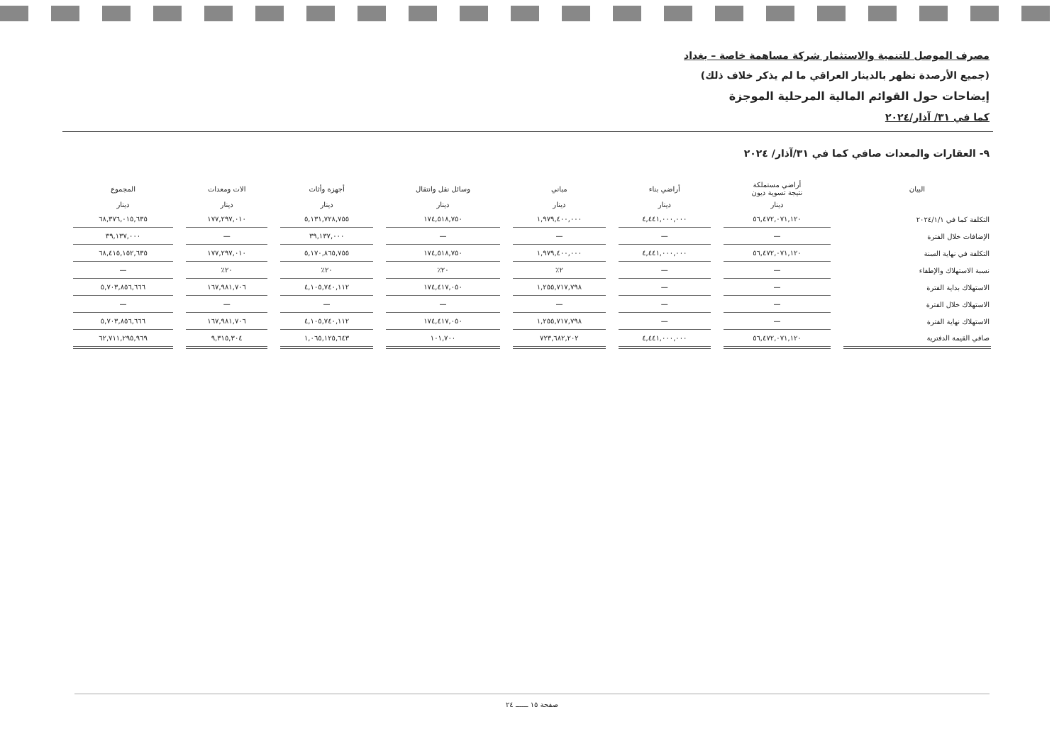مصرف الموصل للتنمية والاستثمار شركة مساهمة خاصة – بغداد
(جميع الأرصدة تظهر بالدينار العراقي ما لم يذكر خلاف ذلك)
إيضاحات حول القوائم المالية المرحلية الموجزة
كما في ٣١/ آذار/٢٠٢٤
٩- العقارات والمعدات صافي كما في ٣١/آذار/ ٢٠٢٤
| البيان | أراضي مستملكة نتيجة تسوية ديون | أراضي بناء | مباني | وسائل نقل وانتقال | أجهزة وأثاث | الات ومعدات | المجموع |
| --- | --- | --- | --- | --- | --- | --- | --- |
| | دينار | دينار | دينار | دينار | دينار | دينار | دينار |
| التكلفة كما في ٢٠٢٤/١/١ | ٥٦,٤٧٢,٠٧١,١٢٠ | ٤,٤٤١,٠٠٠,٠٠٠ | ١,٩٧٩,٤٠٠,٠٠٠ | ١٧٤,٥١٨,٧٥٠ | ٥,١٣١,٧٢٨,٧٥٥ | ١٧٧,٢٩٧,٠١٠ | ٦٨,٣٧٦,٠١٥,٦٣٥ |
| الإضافات خلال الفترة | — | — | — | — | ٣٩,١٣٧,٠٠٠ | — | ٣٩,١٣٧,٠٠٠ |
| التكلفة في نهاية السنة | ٥٦,٤٧٢,٠٧١,١٢٠ | ٤,٤٤١,٠٠٠,٠٠٠ | ١,٩٧٩,٤٠٠,٠٠٠ | ١٧٤,٥١٨,٧٥٠ | ٥,١٧٠,٨٦٥,٧٥٥ | ١٧٧,٢٩٧,٠١٠ | ٦٨,٤١٥,١٥٢,٦٣٥ |
| نسبة الاستهلاك والإطفاء | — | — | ٢٪ | ٢٠٪ | ٢٠٪ | ٢٠٪ | — |
| الاستهلاك بداية الفترة | — | — | ١,٢٥٥,٧١٧,٧٩٨ | ١٧٤,٤١٧,٠٥٠ | ٤,١٠٥,٧٤٠,١١٢ | ١٦٧,٩٨١,٧٠٦ | ٥,٧٠٣,٨٥٦,٦٦٦ |
| الاستهلاك خلال الفترة | — | — | — | — | — | — | — |
| الاستهلاك نهاية الفترة | — | — | ١,٢٥٥,٧١٧,٧٩٨ | ١٧٤,٤١٧,٠٥٠ | ٤,١٠٥,٧٤٠,١١٢ | ١٦٧,٩٨١,٧٠٦ | ٥,٧٠٣,٨٥٦,٦٦٦ |
| صافي القيمة الدفترية | ٥٦,٤٧٢,٠٧١,١٢٠ | ٤,٤٤١,٠٠٠,٠٠٠ | ٧٢٣,٦٨٢,٢٠٢ | ١٠١,٧٠٠ | ١,٠٦٥,١٢٥,٦٤٣ | ٩,٣١٥,٣٠٤ | ٦٢,٧١١,٢٩٥,٩٦٩ |
صفحة ١٥ ــــــ ٢٤